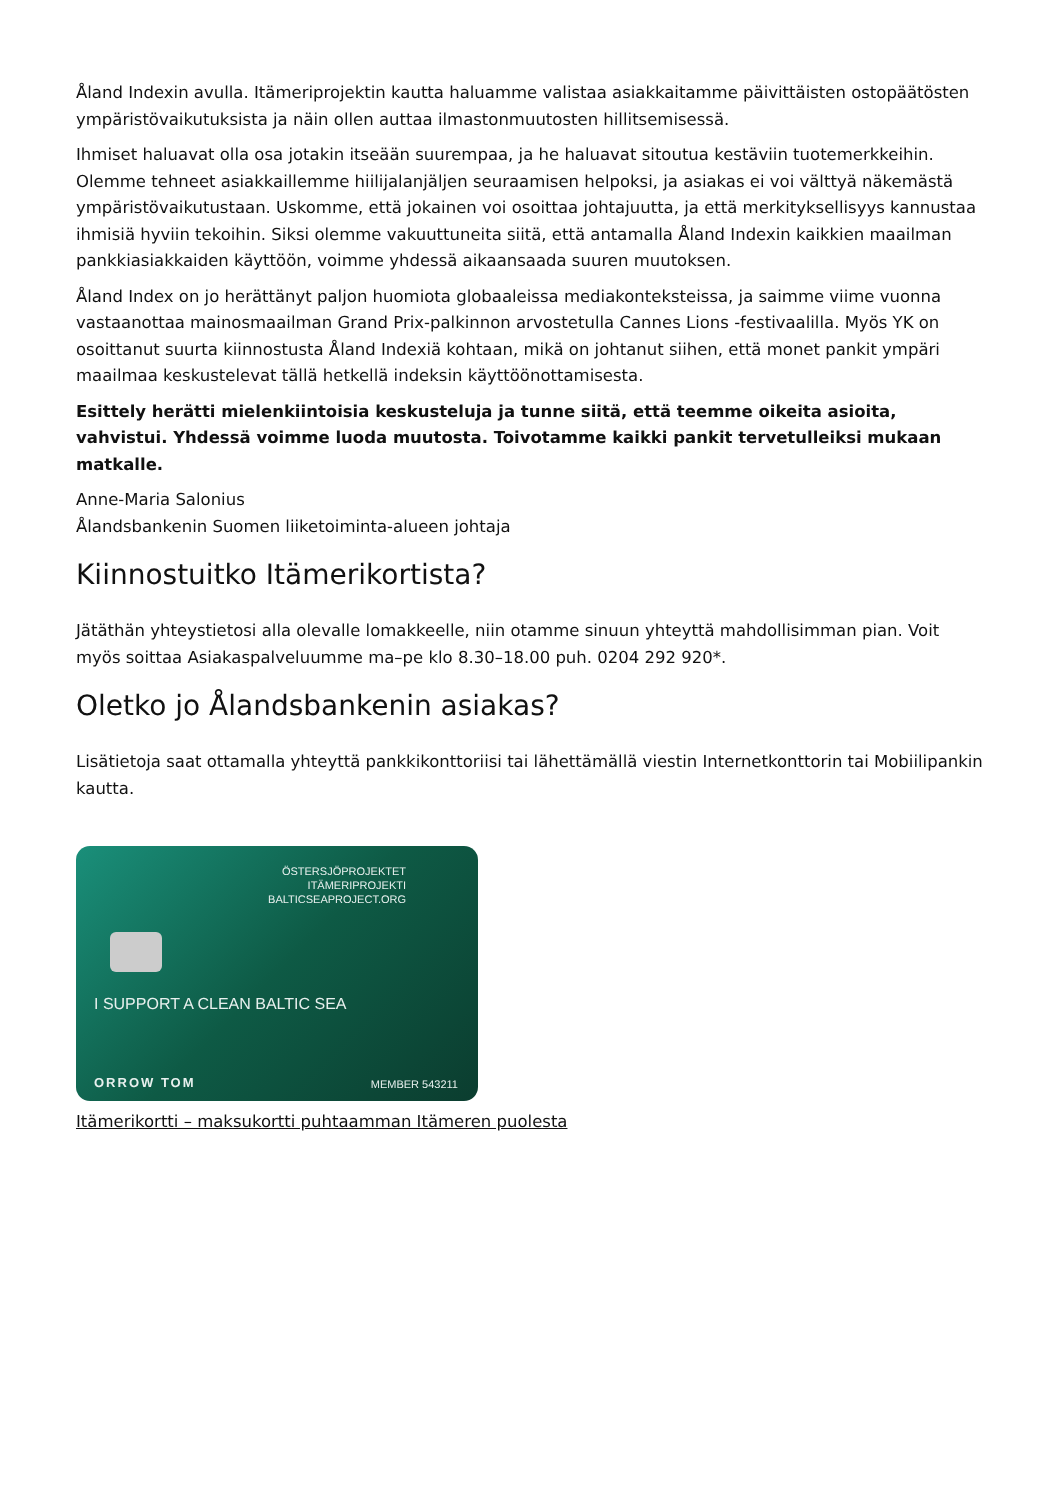Åland Indexin avulla. Itämeriprojektin kautta haluamme valistaa asiakkaitamme päivittäisten ostopäätösten ympäristövaikutuksista ja näin ollen auttaa ilmastonmuutosten hillitsemisessä.
Ihmiset haluavat olla osa jotakin itseään suurempaa, ja he haluavat sitoutua kestäviin tuotemerkkeihin. Olemme tehneet asiakkaillemme hiilijalanjäljen seuraamisen helpoksi, ja asiakas ei voi välttyä näkemästä ympäristövaikutustaan. Uskomme, että jokainen voi osoittaa johtajuutta, ja että merkityksellisyys kannustaa ihmisiä hyviin tekoihin. Siksi olemme vakuuttuneita siitä, että antamalla Åland Indexin kaikkien maailman pankkiasiakkaiden käyttöön, voimme yhdessä aikaansaada suuren muutoksen.
Åland Index on jo herättänyt paljon huomiota globaaleissa mediakonteksteissa, ja saimme viime vuonna vastaanottaa mainosmaailman Grand Prix-palkinnon arvostetulla Cannes Lions -festivaalilla. Myös YK on osoittanut suurta kiinnostusta Åland Indexiä kohtaan, mikä on johtanut siihen, että monet pankit ympäri maailmaa keskustelevat tällä hetkellä indeksin käyttöönottamisesta.
Esittely herätti mielenkiintoisia keskusteluja ja tunne siitä, että teemme oikeita asioita, vahvistui. Yhdessä voimme luoda muutosta. Toivotamme kaikki pankit tervetulleiksi mukaan matkalle.
Anne-Maria Salonius
Ålandsbankenin Suomen liiketoiminta-alueen johtaja
Kiinnostuitko Itämerikortista?
Jätäthän yhteystietosi alla olevalle lomakkeelle, niin otamme sinuun yhteyttä mahdollisimman pian. Voit myös soittaa Asiakaspalveluumme ma–pe klo 8.30–18.00 puh. 0204 292 920*.
Oletko jo Ålandsbankenin asiakas?
Lisätietoja saat ottamalla yhteyttä pankkikonttoriisi tai lähettämällä viestin Internetkonttorin tai Mobiilipankin kautta.
ÖSTERSJÖPROJEKTET
ITÄMERIPROJEKTI
BALTICSEAPROJECT.ORG
I SUPPORT A CLEAN BALTIC SEA
ORROW TOM MEMBER 543211
Itämerikortti – maksukortti puhtaamman Itämeren puolesta